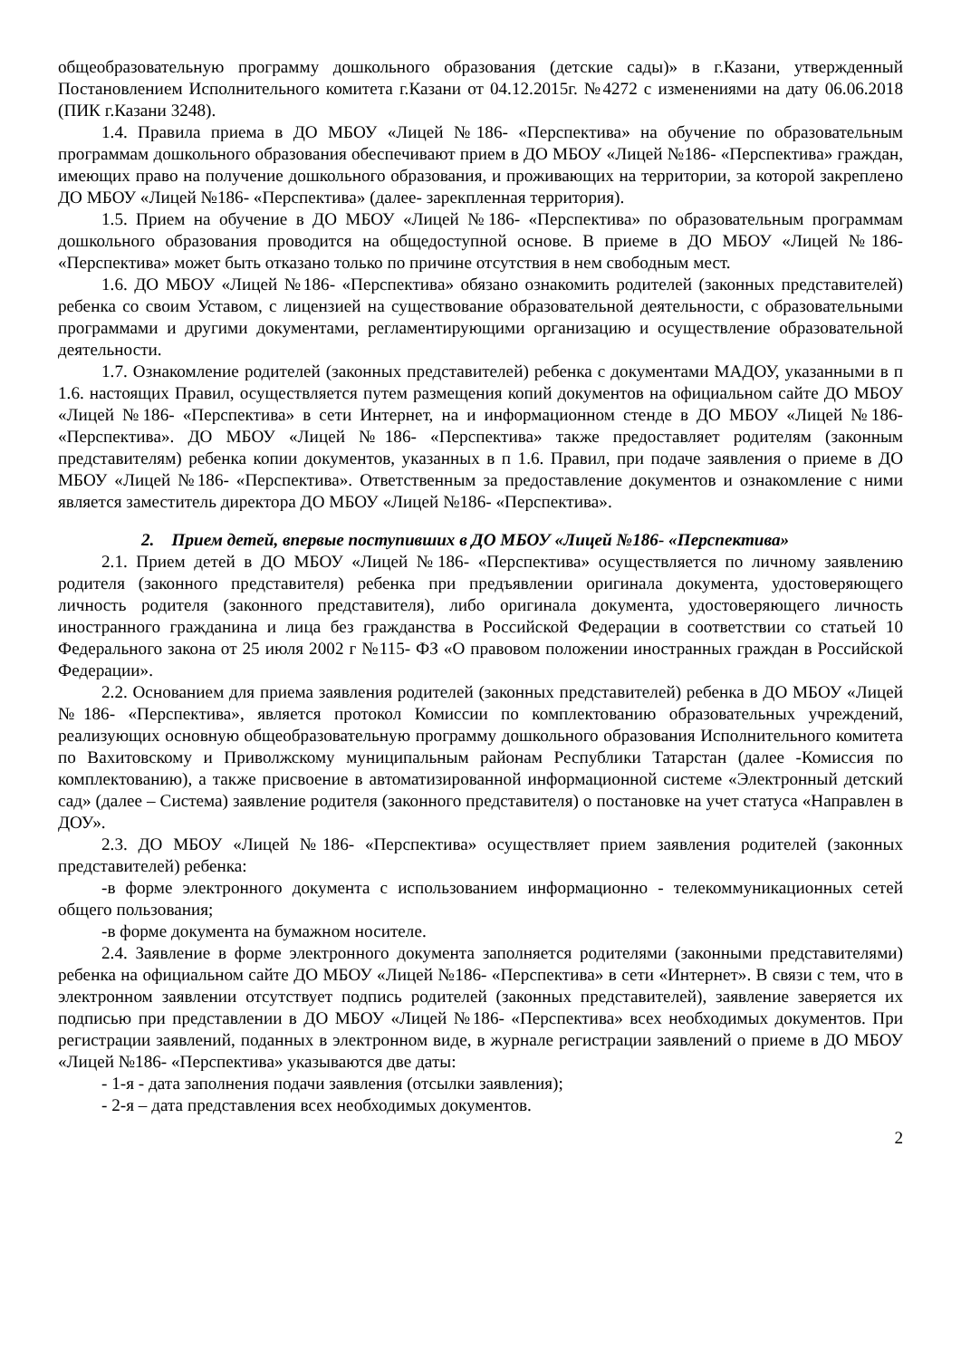общеобразовательную программу дошкольного образования (детские сады)» в г.Казани, утвержденный Постановлением Исполнительного комитета г.Казани от 04.12.2015г. №4272 с изменениями на дату 06.06.2018 (ПИК г.Казани 3248).
1.4. Правила приема в ДО МБОУ «Лицей №186- «Перспектива» на обучение по образовательным программам дошкольного образования обеспечивают прием в ДО МБОУ «Лицей №186- «Перспектива» граждан, имеющих право на получение дошкольного образования, и проживающих на территории, за которой закреплено ДО МБОУ «Лицей №186- «Перспектива» (далее- зарекпленная территория).
1.5. Прием на обучение в ДО МБОУ «Лицей №186- «Перспектива» по образовательным программам дошкольного образования проводится на общедоступной основе. В приеме в ДО МБОУ «Лицей №186- «Перспектива» может быть отказано только по причине отсутствия в нем свободным мест.
1.6. ДО МБОУ «Лицей №186- «Перспектива» обязано ознакомить родителей (законных представителей) ребенка со своим Уставом, с лицензией на существование образовательной деятельности, с образовательными программами и другими документами, регламентирующими организацию и осуществление образовательной деятельности.
1.7. Ознакомление родителей (законных представителей) ребенка с документами МАДОУ, указанными в п 1.6. настоящих Правил, осуществляется путем размещения копий документов на официальном сайте ДО МБОУ «Лицей №186- «Перспектива» в сети Интернет, на и информационном стенде в ДО МБОУ «Лицей №186- «Перспектива». ДО МБОУ «Лицей №186- «Перспектива» также предоставляет родителям (законным представителям) ребенка копии документов, указанных в п 1.6. Правил, при подаче заявления о приеме в ДО МБОУ «Лицей №186- «Перспектива». Ответственным за предоставление документов и ознакомление с ними является заместитель директора ДО МБОУ «Лицей №186- «Перспектива».
2. Прием детей, впервые поступивших в ДО МБОУ «Лицей №186- «Перспектива»
2.1. Прием детей в ДО МБОУ «Лицей №186- «Перспектива» осуществляется по личному заявлению родителя (законного представителя) ребенка при предъявлении оригинала документа, удостоверяющего личность родителя (законного представителя), либо оригинала документа, удостоверяющего личность иностранного гражданина и лица без гражданства в Российской Федерации в соответствии со статьей 10 Федерального закона от 25 июля 2002 г №115- ФЗ «О правовом положении иностранных граждан в Российской Федерации».
2.2. Основанием для приема заявления родителей (законных представителей) ребенка в ДО МБОУ «Лицей №186- «Перспектива», является протокол Комиссии по комплектованию образовательных учреждений, реализующих основную общеобразовательную программу дошкольного образования Исполнительного комитета по Вахитовскому и Приволжскому муниципальным районам Республики Татарстан (далее -Комиссия по комплектованию), а также присвоение в автоматизированной информационной системе «Электронный детский сад» (далее – Система) заявление родителя (законного представителя) о постановке на учет статуса «Направлен в ДОУ».
2.3. ДО МБОУ «Лицей №186- «Перспектива» осуществляет прием заявления родителей (законных представителей) ребенка:
-в форме электронного документа с использованием информационно - телекоммуникационных сетей общего пользования;
-в форме документа на бумажном носителе.
2.4. Заявление в форме электронного документа заполняется родителями (законными представителями) ребенка на официальном сайте ДО МБОУ «Лицей №186- «Перспектива» в сети «Интернет». В связи с тем, что в электронном заявлении отсутствует подпись родителей (законных представителей), заявление заверяется их подписью при представлении в ДО МБОУ «Лицей №186- «Перспектива» всех необходимых документов. При регистрации заявлений, поданных в электронном виде, в журнале регистрации заявлений о приеме в ДО МБОУ «Лицей №186- «Перспектива» указываются две даты:
- 1-я - дата заполнения подачи заявления (отсылки заявления);
- 2-я – дата представления всех необходимых документов.
2